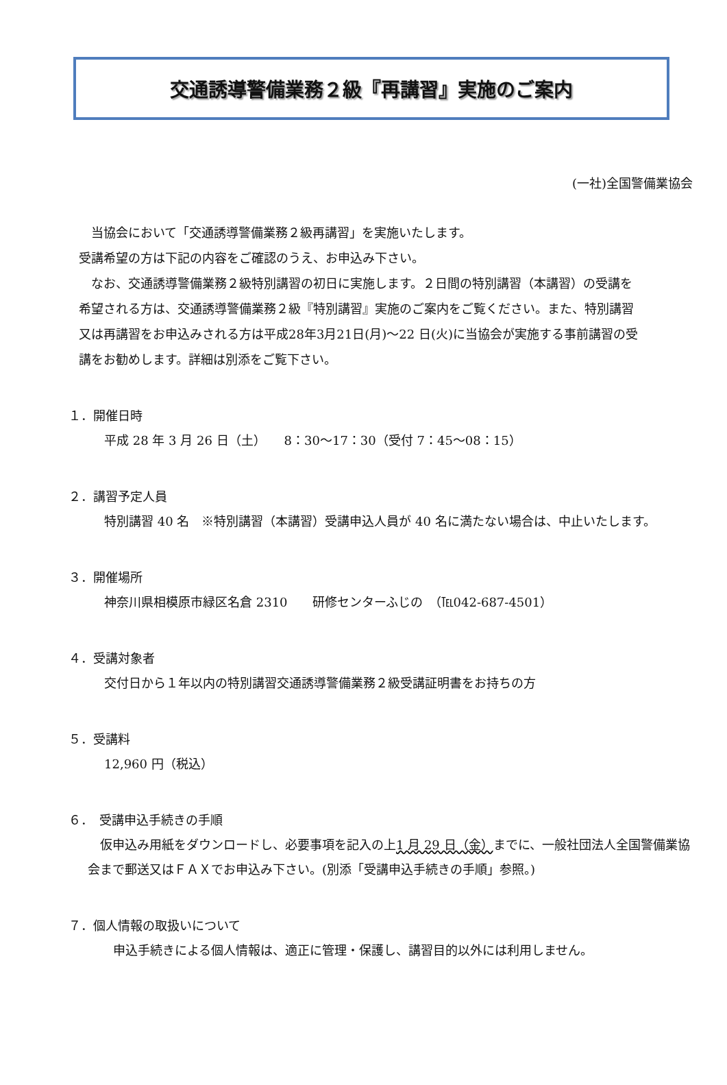交通誘導警備業務２級『再講習』実施のご案内
(一社)全国警備業協会
　当協会において「交通誘導警備業務２級再講習」を実施いたします。
受講希望の方は下記の内容をご確認のうえ、お申込み下さい。
　なお、交通誘導警備業務２級特別講習の初日に実施します。２日間の特別講習（本講習）の受講を希望される方は、交通誘導警備業務２級『特別講習』実施のご案内をご覧ください。また、特別講習又は再講習をお申込みされる方は平成28年3月21日(月)～22 日(火)に当協会が実施する事前講習の受講をお勧めします。詳細は別添をご覧下さい。
１．開催日時
平成 28 年 3 月 26 日（土）　　8：30～17：30（受付 7：45～08：15）
２．講習予定人員
特別講習 40 名　※特別講習（本講習）受講申込人員が 40 名に満たない場合は、中止いたします。
３．開催場所
神奈川県相模原市緑区名倉 2310　　研修センターふじの　（℡042-687-4501）
４．受講対象者
交付日から１年以内の特別講習交通誘導警備業務２級受講証明書をお持ちの方
５．受講料
12,960 円（税込）
６．　受講申込手続きの手順
　仮申込み用紙をダウンロードし、必要事項を記入の上1 月 29 日（金）までに、一般社団法人全国警備業協会まで郵送又はＦＡＸでお申込み下さい。(別添「受講申込手続きの手順」参照。)
７．個人情報の取扱いについて
申込手続きによる個人情報は、適正に管理・保護し、講習目的以外には利用しません。